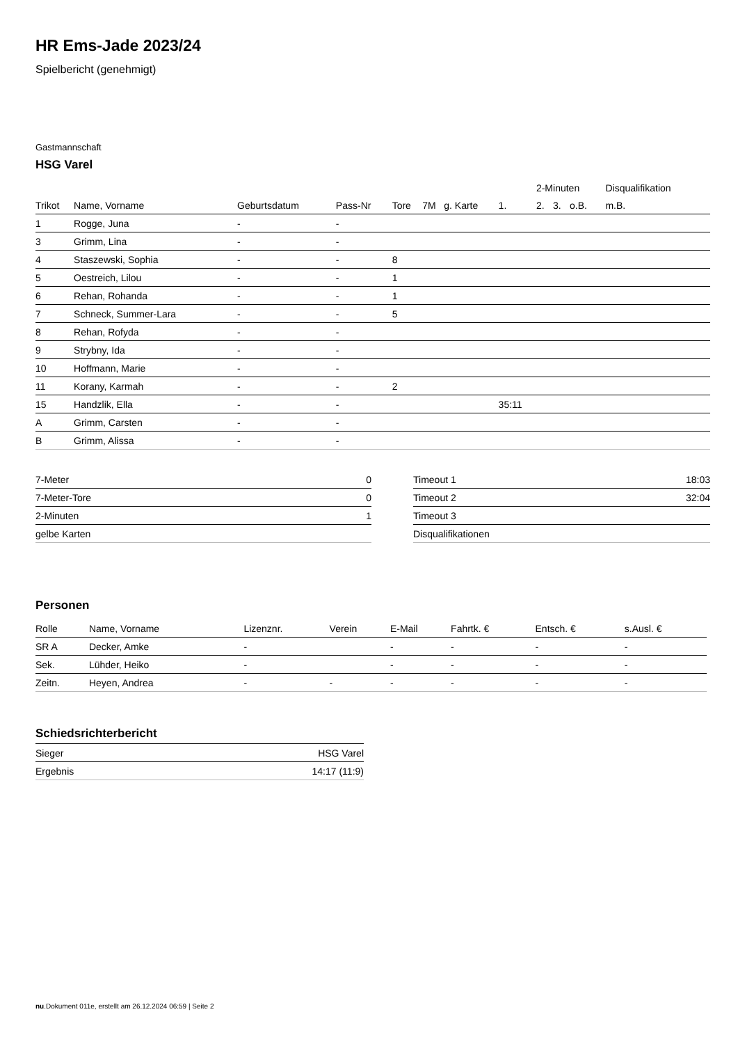HR Ems-Jade 2023/24
Spielbericht (genehmigt)
Gastmannschaft
HSG Varel
| | | | | | | | | 2-Minuten | | | Disqualifikation |
| --- | --- | --- | --- | --- | --- | --- | --- | --- | --- | --- | --- |
| Trikot | Name, Vorname | Geburtsdatum | Pass-Nr | Tore | 7M | g. Karte | 1. | 2. | 3. | o.B. | m.B. |
| 1 | Rogge, Juna | - | - | | | | | | | | |
| 3 | Grimm, Lina | - | - | | | | | | | | |
| 4 | Staszewski, Sophia | - | - | 8 | | | | | | | |
| 5 | Oestreich, Lilou | - | - | 1 | | | | | | | |
| 6 | Rehan, Rohanda | - | - | 1 | | | | | | | |
| 7 | Schneck, Summer-Lara | - | - | 5 | | | | | | | |
| 8 | Rehan, Rofyda | - | - | | | | | | | | |
| 9 | Strybny, Ida | - | - | | | | | | | | |
| 10 | Hoffmann, Marie | - | - | | | | | | | | |
| 11 | Korany, Karmah | - | - | 2 | | | | | | | |
| 15 | Handzlik, Ella | - | - | | | | 35:11 | | | | |
| A | Grimm, Carsten | - | - | | | | | | | | |
| B | Grimm, Alissa | - | - | | | | | | | | |
| 7-Meter | 0 |
| 7-Meter-Tore | 0 |
| 2-Minuten | 1 |
| gelbe Karten | |
| Timeout 1 | 18:03 |
| Timeout 2 | 32:04 |
| Timeout 3 | |
| Disqualifikationen | |
Personen
| Rolle | Name, Vorname | Lizenznr. | Verein | E-Mail | Fahrtk. € | Entsch. € | s.Ausl. € |
| --- | --- | --- | --- | --- | --- | --- | --- |
| SR A | Decker, Amke | - | | - | - | - | - |
| Sek. | Lühder, Heiko | - | | - | - | - | - |
| Zeitn. | Heyen, Andrea | - | - | - | - | - | - |
Schiedsrichterbericht
| Sieger | HSG Varel |
| Ergebnis | 14:17 (11:9) |
nu.Dokument 011e, erstellt am 26.12.2024 06:59 | Seite 2